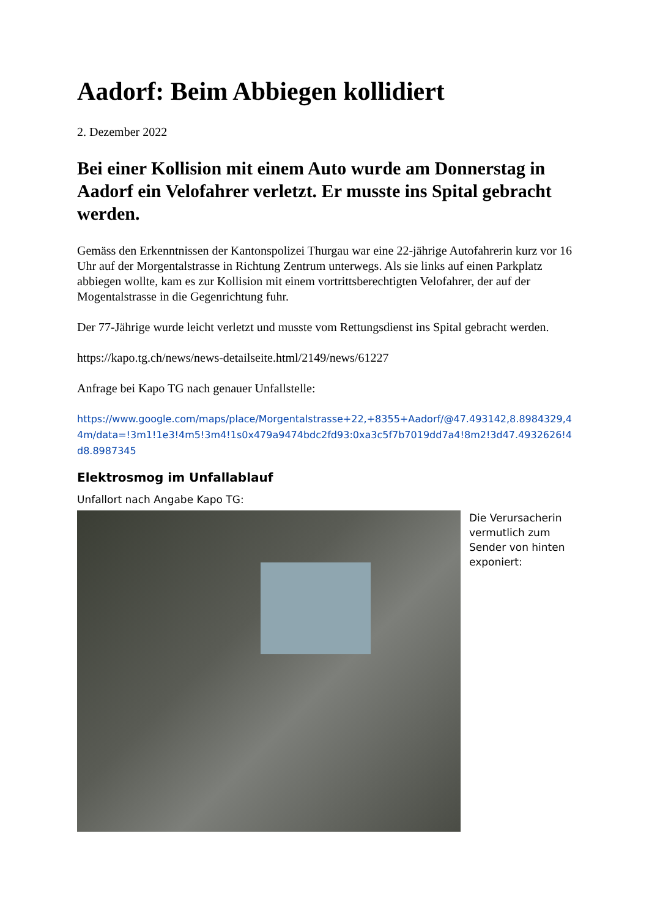Aadorf: Beim Abbiegen kollidiert
2. Dezember 2022
Bei einer Kollision mit einem Auto wurde am Donnerstag in Aadorf ein Velofahrer verletzt. Er musste ins Spital gebracht werden.
Gemäss den Erkenntnissen der Kantonspolizei Thurgau war eine 22-jährige Autofahrerin kurz vor 16 Uhr auf der Morgentalstrasse in Richtung Zentrum unterwegs. Als sie links auf einen Parkplatz abbiegen wollte, kam es zur Kollision mit einem vortrittsberechtigten Velofahrer, der auf der Mogentalstrasse in die Gegenrichtung fuhr.
Der 77-Jährige wurde leicht verletzt und musste vom Rettungsdienst ins Spital gebracht werden.
https://kapo.tg.ch/news/news-detailseite.html/2149/news/61227
Anfrage bei Kapo TG nach genauer Unfallstelle:
https://www.google.com/maps/place/Morgentalstrasse+22,+8355+Aadorf/@47.493142,8.8984329,44m/data=!3m1!1e3!4m5!3m4!1s0x479a9474bdc2fd93:0xa3c5f7b7019dd7a4!8m2!3d47.4932626!4d8.8987345
Elektrosmog im Unfallablauf
Unfallort nach Angabe Kapo TG:
Die Verursacherin vermutlich zum Sender von hinten exponiert: